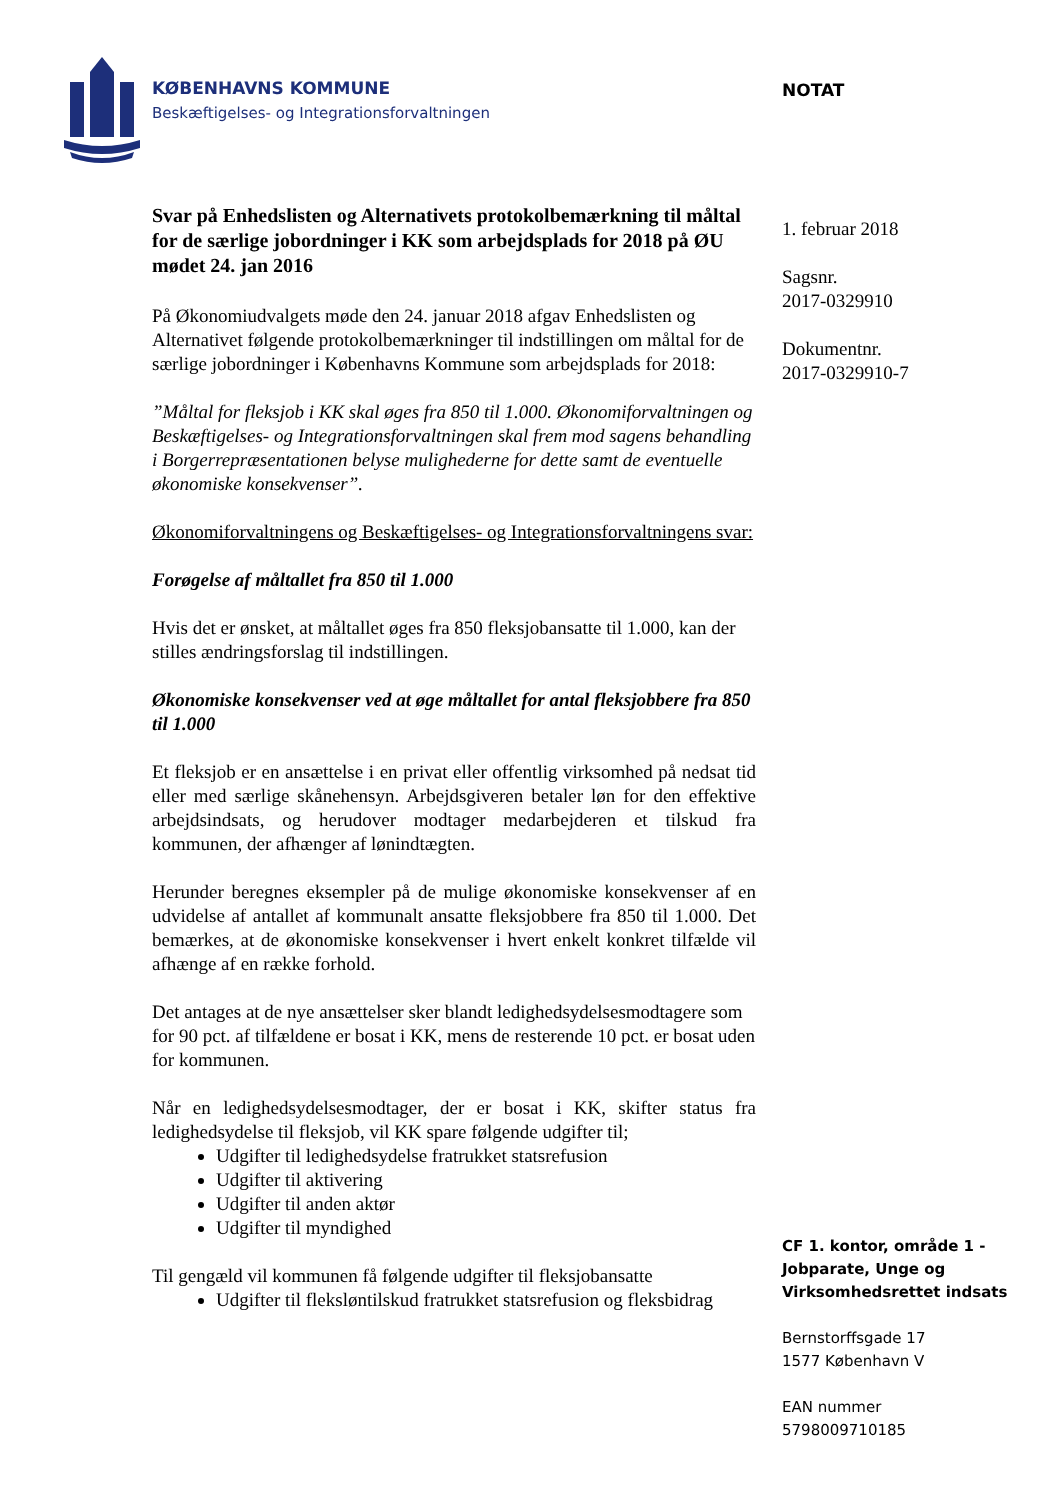KØBENHAVNS KOMMUNE
Beskæftigelses- og Integrationsforvaltningen
NOTAT
Svar på Enhedslisten og Alternativets protokolbemærkning til måltal for de særlige jobordninger i KK som arbejdsplads for 2018 på ØU mødet 24. jan 2016
På Økonomiudvalgets møde den 24. januar 2018 afgav Enhedslisten og Alternativet følgende protokolbemærkninger til indstillingen om måltal for de særlige jobordninger i Københavns Kommune som arbejdsplads for 2018:
”Måltal for fleksjob i KK skal øges fra 850 til 1.000. Økonomiforvaltningen og Beskæftigelses- og Integrationsforvaltningen skal frem mod sagens behandling i Borgerrepræsentationen belyse mulighederne for dette samt de eventuelle økonomiske konsekvenser”.
Økonomiforvaltningens og Beskæftigelses- og Integrationsforvaltningens svar:
Forøgelse af måltallet fra 850 til 1.000
Hvis det er ønsket, at måltallet øges fra 850 fleksjobansatte til 1.000, kan der stilles ændringsforslag til indstillingen.
Økonomiske konsekvenser ved at øge måltallet for antal fleksjobbere fra 850 til 1.000
Et fleksjob er en ansættelse i en privat eller offentlig virksomhed på nedsat tid eller med særlige skånehensyn. Arbejdsgiveren betaler løn for den effektive arbejdsindsats, og herudover modtager medarbejderen et tilskud fra kommunen, der afhænger af lønindtægten.
Herunder beregnes eksempler på de mulige økonomiske konsekvenser af en udvidelse af antallet af kommunalt ansatte fleksjobbere fra 850 til 1.000. Det bemærkes, at de økonomiske konsekvenser i hvert enkelt konkret tilfælde vil afhænge af en række forhold.
Det antages at de nye ansættelser sker blandt ledighedsydelsesmodtagere som for 90 pct. af tilfældene er bosat i KK, mens de resterende 10 pct. er bosat uden for kommunen.
Når en ledighedsydelsesmodtager, der er bosat i KK, skifter status fra ledighedsydelse til fleksjob, vil KK spare følgende udgifter til;
Udgifter til ledighedsydelse fratrukket statsrefusion
Udgifter til aktivering
Udgifter til anden aktør
Udgifter til myndighed
Til gengæld vil kommunen få følgende udgifter til fleksjobansatte
Udgifter til fleksløntilskud fratrukket statsrefusion og fleksbidrag
1. februar 2018
Sagsnr.
2017-0329910
Dokumentnr.
2017-0329910-7
CF 1. kontor, område 1 - Jobparate, Unge og Virksomhedsrettet indsats
Bernstorffsgade 17
1577 København V
EAN nummer
5798009710185